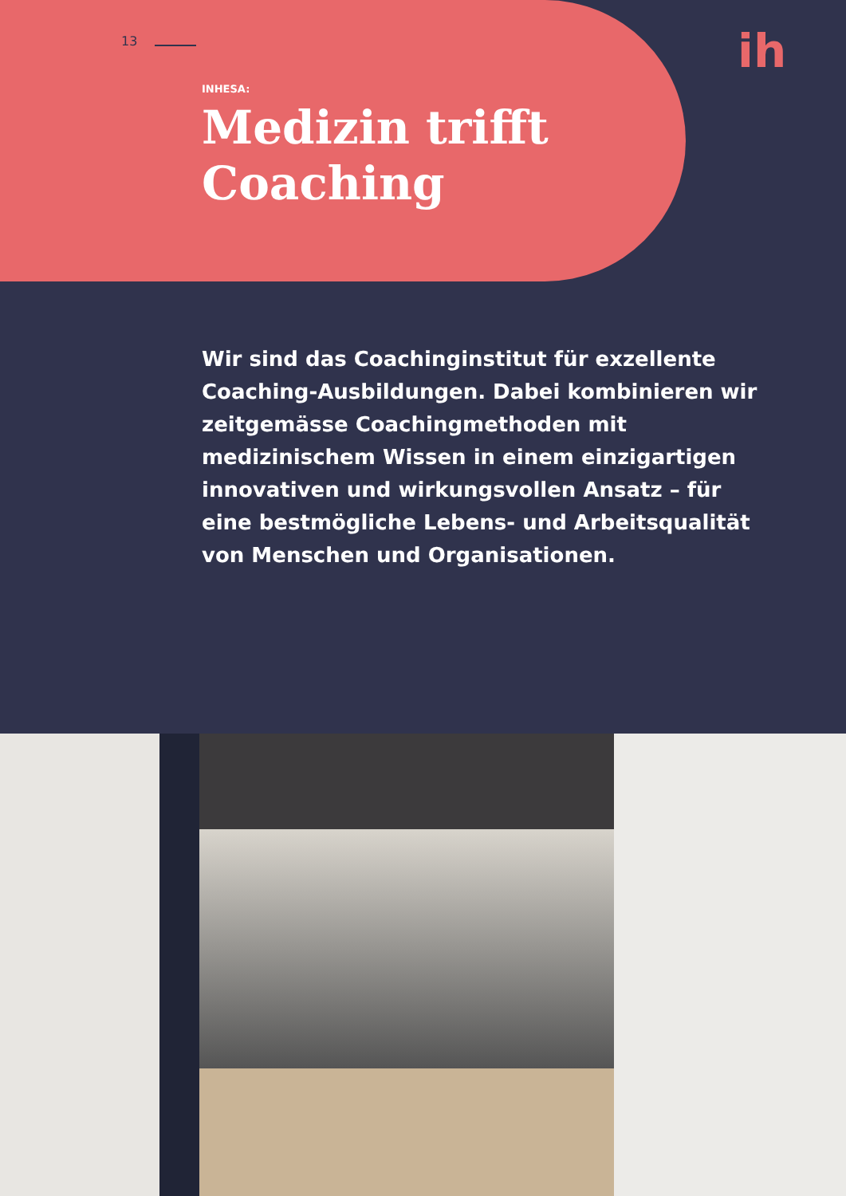13 ih
INHESA:
Medizin trifft
Coaching
Wir sind das Coachinginstitut für exzellente Coaching-Ausbildungen. Dabei kombinieren wir zeitgemässe Coachingmethoden mit medizinischem Wissen in einem einzigartigen innovativen und wirkungsvollen Ansatz – für eine bestmögliche Lebens- und Arbeitsqualität von Menschen und Organisationen.